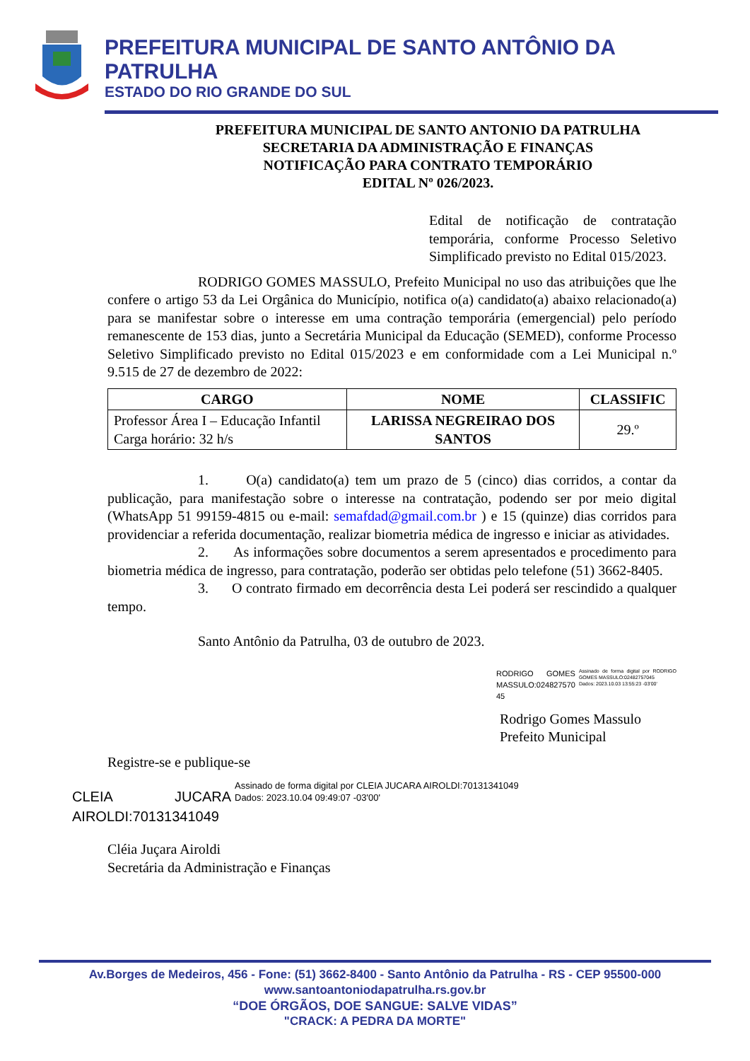PREFEITURA MUNICIPAL DE SANTO ANTÔNIO DA PATRULHA
ESTADO DO RIO GRANDE DO SUL
PREFEITURA MUNICIPAL DE SANTO ANTONIO DA PATRULHA
SECRETARIA DA ADMINISTRAÇÃO E FINANÇAS
NOTIFICAÇÃO PARA CONTRATO TEMPORÁRIO
EDITAL Nº 026/2023.
Edital de notificação de contratação temporária, conforme Processo Seletivo Simplificado previsto no Edital 015/2023.
RODRIGO GOMES MASSULO, Prefeito Municipal no uso das atribuições que lhe confere o artigo 53 da Lei Orgânica do Município, notifica o(a) candidato(a) abaixo relacionado(a) para se manifestar sobre o interesse em uma contração temporária (emergencial) pelo período remanescente de 153 dias, junto a Secretária Municipal da Educação (SEMED), conforme Processo Seletivo Simplificado previsto no Edital 015/2023 e em conformidade com a Lei Municipal n.º 9.515 de 27 de dezembro de 2022:
| CARGO | NOME | CLASSIFIC |
| --- | --- | --- |
| Professor Área I – Educação Infantil Carga horário: 32 h/s | LARISSA NEGREIRAO DOS SANTOS | 29.º |
1. O(a) candidato(a) tem um prazo de 5 (cinco) dias corridos, a contar da publicação, para manifestação sobre o interesse na contratação, podendo ser por meio digital (WhatsApp 51 99159-4815 ou e-mail: semafdad@gmail.com.br ) e 15 (quinze) dias corridos para providenciar a referida documentação, realizar biometria médica de ingresso e iniciar as atividades.
2. As informações sobre documentos a serem apresentados e procedimento para biometria médica de ingresso, para contratação, poderão ser obtidas pelo telefone (51) 3662-8405.
3. O contrato firmado em decorrência desta Lei poderá ser rescindido a qualquer tempo.
Santo Antônio da Patrulha, 03 de outubro de 2023.
RODRIGO GOMES MASSULO:024827570 45
Assinado de forma digital por RODRIGO GOMES MASSULO:02482757045
Dados: 2023.10.03 13:55:23 -03'00'
Rodrigo Gomes Massulo
Prefeito Municipal
Registre-se e publique-se
CLEIA JUCARA AIROLDI:70131341049
Assinado de forma digital por CLEIA JUCARA AIROLDI:70131341049
Dados: 2023.10.04 09:49:07 -03'00'
Cléia Juçara Airoldi
Secretária da Administração e Finanças
Av.Borges de Medeiros, 456 - Fone: (51) 3662-8400 - Santo Antônio da Patrulha - RS - CEP 95500-000
www.santoantoniodapatrulha.rs.gov.br
“DOE ÓRGÃOS, DOE SANGUE: SALVE VIDAS”
"CRACK: A PEDRA DA MORTE"